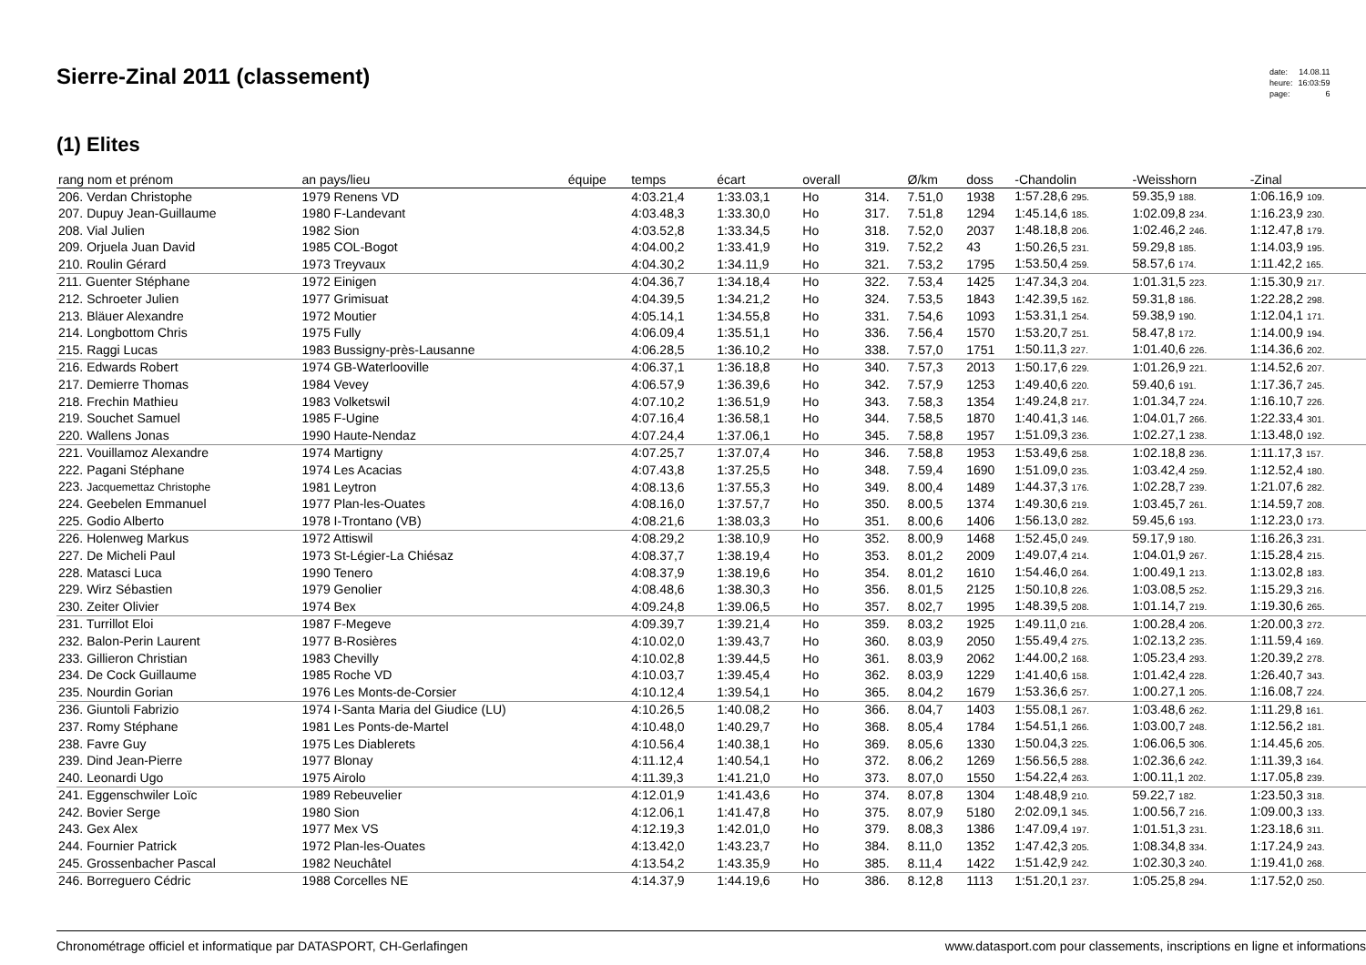Sierre-Zinal 2011 (classement)
| date: | 14.08.11 |
| heure: | 16:03:59 |
| page: | 6 |
(1) Elites
| rang nom et prénom | an pays/lieu | équipe | temps | écart | overall | | Ø/km | doss | -Chandolin | -Weisshorn | -Zinal |
| --- | --- | --- | --- | --- | --- | --- | --- | --- | --- | --- | --- |
| 206. Verdan Christophe | 1979 Renens VD | | 4:03.21,4 | 1:33.03,1 | Ho | 314. | 7.51,0 | 1938 | 1:57.28,6 295. | 59.35,9 188. | 1:06.16,9 109. |
| 207. Dupuy Jean-Guillaume | 1980 F-Landevant | | 4:03.48,3 | 1:33.30,0 | Ho | 317. | 7.51,8 | 1294 | 1:45.14,6 185. | 1:02.09,8 234. | 1:16.23,9 230. |
| 208. Vial Julien | 1982 Sion | | 4:03.52,8 | 1:33.34,5 | Ho | 318. | 7.52,0 | 2037 | 1:48.18,8 206. | 1:02.46,2 246. | 1:12.47,8 179. |
| 209. Orjuela Juan David | 1985 COL-Bogot | | 4:04.00,2 | 1:33.41,9 | Ho | 319. | 7.52,2 | 43 | 1:50.26,5 231. | 59.29,8 185. | 1:14.03,9 195. |
| 210. Roulin Gérard | 1973 Treyvaux | | 4:04.30,2 | 1:34.11,9 | Ho | 321. | 7.53,2 | 1795 | 1:53.50,4 259. | 58.57,6 174. | 1:11.42,2 165. |
| 211. Guenter Stéphane | 1972 Einigen | | 4:04.36,7 | 1:34.18,4 | Ho | 322. | 7.53,4 | 1425 | 1:47.34,3 204. | 1:01.31,5 223. | 1:15.30,9 217. |
| 212. Schroeter Julien | 1977 Grimisuat | | 4:04.39,5 | 1:34.21,2 | Ho | 324. | 7.53,5 | 1843 | 1:42.39,5 162. | 59.31,8 186. | 1:22.28,2 298. |
| 213. Bläuer Alexandre | 1972 Moutier | | 4:05.14,1 | 1:34.55,8 | Ho | 331. | 7.54,6 | 1093 | 1:53.31,1 254. | 59.38,9 190. | 1:12.04,1 171. |
| 214. Longbottom Chris | 1975 Fully | | 4:06.09,4 | 1:35.51,1 | Ho | 336. | 7.56,4 | 1570 | 1:53.20,7 251. | 58.47,8 172. | 1:14.00,9 194. |
| 215. Raggi Lucas | 1983 Bussigny-près-Lausanne | | 4:06.28,5 | 1:36.10,2 | Ho | 338. | 7.57,0 | 1751 | 1:50.11,3 227. | 1:01.40,6 226. | 1:14.36,6 202. |
| 216. Edwards Robert | 1974 GB-Waterlooville | | 4:06.37,1 | 1:36.18,8 | Ho | 340. | 7.57,3 | 2013 | 1:50.17,6 229. | 1:01.26,9 221. | 1:14.52,6 207. |
| 217. Demierre Thomas | 1984 Vevey | | 4:06.57,9 | 1:36.39,6 | Ho | 342. | 7.57,9 | 1253 | 1:49.40,6 220. | 59.40,6 191. | 1:17.36,7 245. |
| 218. Frechin Mathieu | 1983 Volketswil | | 4:07.10,2 | 1:36.51,9 | Ho | 343. | 7.58,3 | 1354 | 1:49.24,8 217. | 1:01.34,7 224. | 1:16.10,7 226. |
| 219. Souchet Samuel | 1985 F-Ugine | | 4:07.16,4 | 1:36.58,1 | Ho | 344. | 7.58,5 | 1870 | 1:40.41,3 146. | 1:04.01,7 266. | 1:22.33,4 301. |
| 220. Wallens Jonas | 1990 Haute-Nendaz | | 4:07.24,4 | 1:37.06,1 | Ho | 345. | 7.58,8 | 1957 | 1:51.09,3 236. | 1:02.27,1 238. | 1:13.48,0 192. |
| 221. Vouillamoz Alexandre | 1974 Martigny | | 4:07.25,7 | 1:37.07,4 | Ho | 346. | 7.58,8 | 1953 | 1:53.49,6 258. | 1:02.18,8 236. | 1:11.17,3 157. |
| 222. Pagani Stéphane | 1974 Les Acacias | | 4:07.43,8 | 1:37.25,5 | Ho | 348. | 7.59,4 | 1690 | 1:51.09,0 235. | 1:03.42,4 259. | 1:12.52,4 180. |
| 223. Jacquemettaz Christophe | 1981 Leytron | | 4:08.13,6 | 1:37.55,3 | Ho | 349. | 8.00,4 | 1489 | 1:44.37,3 176. | 1:02.28,7 239. | 1:21.07,6 282. |
| 224. Geebelen Emmanuel | 1977 Plan-les-Ouates | | 4:08.16,0 | 1:37.57,7 | Ho | 350. | 8.00,5 | 1374 | 1:49.30,6 219. | 1:03.45,7 261. | 1:14.59,7 208. |
| 225. Godio Alberto | 1978 I-Trontano (VB) | | 4:08.21,6 | 1:38.03,3 | Ho | 351. | 8.00,6 | 1406 | 1:56.13,0 282. | 59.45,6 193. | 1:12.23,0 173. |
| 226. Holenweg Markus | 1972 Attiswil | | 4:08.29,2 | 1:38.10,9 | Ho | 352. | 8.00,9 | 1468 | 1:52.45,0 249. | 59.17,9 180. | 1:16.26,3 231. |
| 227. De Micheli Paul | 1973 St-Légier-La Chiésaz | | 4:08.37,7 | 1:38.19,4 | Ho | 353. | 8.01,2 | 2009 | 1:49.07,4 214. | 1:04.01,9 267. | 1:15.28,4 215. |
| 228. Matasci Luca | 1990 Tenero | | 4:08.37,9 | 1:38.19,6 | Ho | 354. | 8.01,2 | 1610 | 1:54.46,0 264. | 1:00.49,1 213. | 1:13.02,8 183. |
| 229. Wirz Sébastien | 1979 Genolier | | 4:08.48,6 | 1:38.30,3 | Ho | 356. | 8.01,5 | 2125 | 1:50.10,8 226. | 1:03.08,5 252. | 1:15.29,3 216. |
| 230. Zeiter Olivier | 1974 Bex | | 4:09.24,8 | 1:39.06,5 | Ho | 357. | 8.02,7 | 1995 | 1:48.39,5 208. | 1:01.14,7 219. | 1:19.30,6 265. |
| 231. Turrillot Eloi | 1987 F-Megeve | | 4:09.39,7 | 1:39.21,4 | Ho | 359. | 8.03,2 | 1925 | 1:49.11,0 216. | 1:00.28,4 206. | 1:20.00,3 272. |
| 232. Balon-Perin Laurent | 1977 B-Rosières | | 4:10.02,0 | 1:39.43,7 | Ho | 360. | 8.03,9 | 2050 | 1:55.49,4 275. | 1:02.13,2 235. | 1:11.59,4 169. |
| 233. Gillieron Christian | 1983 Chevilly | | 4:10.02,8 | 1:39.44,5 | Ho | 361. | 8.03,9 | 2062 | 1:44.00,2 168. | 1:05.23,4 293. | 1:20.39,2 278. |
| 234. De Cock Guillaume | 1985 Roche VD | | 4:10.03,7 | 1:39.45,4 | Ho | 362. | 8.03,9 | 1229 | 1:41.40,6 158. | 1:01.42,4 228. | 1:26.40,7 343. |
| 235. Nourdin Gorian | 1976 Les Monts-de-Corsier | | 4:10.12,4 | 1:39.54,1 | Ho | 365. | 8.04,2 | 1679 | 1:53.36,6 257. | 1:00.27,1 205. | 1:16.08,7 224. |
| 236. Giuntoli Fabrizio | 1974 I-Santa Maria del Giudice (LU) | | 4:10.26,5 | 1:40.08,2 | Ho | 366. | 8.04,7 | 1403 | 1:55.08,1 267. | 1:03.48,6 262. | 1:11.29,8 161. |
| 237. Romy Stéphane | 1981 Les Ponts-de-Martel | | 4:10.48,0 | 1:40.29,7 | Ho | 368. | 8.05,4 | 1784 | 1:54.51,1 266. | 1:03.00,7 248. | 1:12.56,2 181. |
| 238. Favre Guy | 1975 Les Diablerets | | 4:10.56,4 | 1:40.38,1 | Ho | 369. | 8.05,6 | 1330 | 1:50.04,3 225. | 1:06.06,5 306. | 1:14.45,6 205. |
| 239. Dind Jean-Pierre | 1977 Blonay | | 4:11.12,4 | 1:40.54,1 | Ho | 372. | 8.06,2 | 1269 | 1:56.56,5 288. | 1:02.36,6 242. | 1:11.39,3 164. |
| 240. Leonardi Ugo | 1975 Airolo | | 4:11.39,3 | 1:41.21,0 | Ho | 373. | 8.07,0 | 1550 | 1:54.22,4 263. | 1:00.11,1 202. | 1:17.05,8 239. |
| 241. Eggenschwiler Loïc | 1989 Rebeuvelier | | 4:12.01,9 | 1:41.43,6 | Ho | 374. | 8.07,8 | 1304 | 1:48.48,9 210. | 59.22,7 182. | 1:23.50,3 318. |
| 242. Bovier Serge | 1980 Sion | | 4:12.06,1 | 1:41.47,8 | Ho | 375. | 8.07,9 | 5180 | 2:02.09,1 345. | 1:00.56,7 216. | 1:09.00,3 133. |
| 243. Gex Alex | 1977 Mex VS | | 4:12.19,3 | 1:42.01,0 | Ho | 379. | 8.08,3 | 1386 | 1:47.09,4 197. | 1:01.51,3 231. | 1:23.18,6 311. |
| 244. Fournier Patrick | 1972 Plan-les-Ouates | | 4:13.42,0 | 1:43.23,7 | Ho | 384. | 8.11,0 | 1352 | 1:47.42,3 205. | 1:08.34,8 334. | 1:17.24,9 243. |
| 245. Grossenbacher Pascal | 1982 Neuchâtel | | 4:13.54,2 | 1:43.35,9 | Ho | 385. | 8.11,4 | 1422 | 1:51.42,9 242. | 1:02.30,3 240. | 1:19.41,0 268. |
| 246. Borreguero Cédric | 1988 Corcelles NE | | 4:14.37,9 | 1:44.19,6 | Ho | 386. | 8.12,8 | 1113 | 1:51.20,1 237. | 1:05.25,8 294. | 1:17.52,0 250. |
Chronométrage officiel et informatique par DATASPORT, CH-Gerlafingen www.datasport.com pour classements, inscriptions en ligne et informations